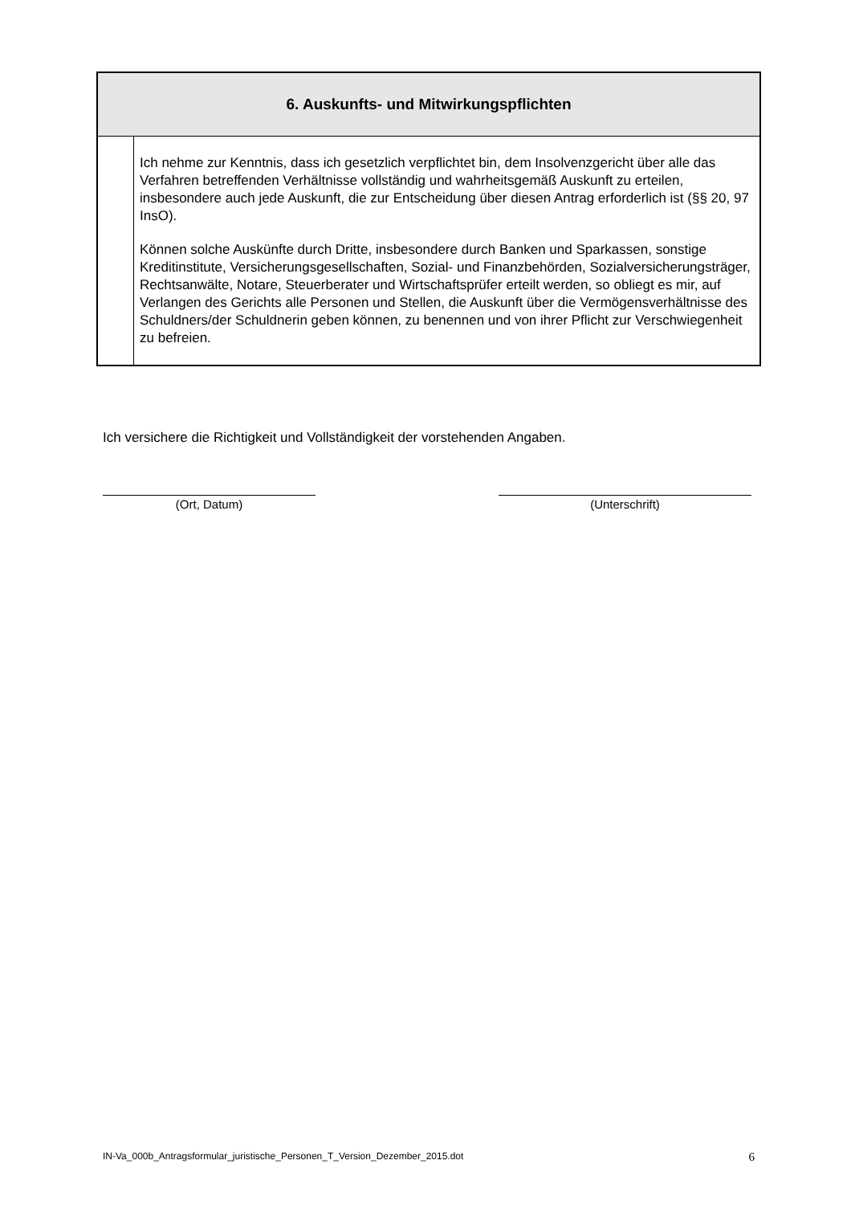| 6. Auskunfts- und Mitwirkungspflichten | |
| --- | --- |
| | Ich nehme zur Kenntnis, dass ich gesetzlich verpflichtet bin, dem Insolvenzgericht über alle das Verfahren betreffenden Verhältnisse vollständig und wahrheitsgemäß Auskunft zu erteilen, insbesondere auch jede Auskunft, die zur Entscheidung über diesen Antrag erforderlich ist (§§ 20, 97 InsO). Können solche Auskünfte durch Dritte, insbesondere durch Banken und Sparkassen, sonstige Kreditinstitute, Versicherungsgesellschaften, Sozial- und Finanzbehörden, Sozialversicherungsträger, Rechtsanwälte, Notare, Steuerberater und Wirtschaftsprüfer erteilt werden, so obliegt es mir, auf Verlangen des Gerichts alle Personen und Stellen, die Auskunft über die Vermögensverhältnisse des Schuldners/der Schuldnerin geben können, zu benennen und von ihrer Pflicht zur Verschwiegenheit zu befreien. |
Ich versichere die Richtigkeit und Vollständigkeit der vorstehenden Angaben.
(Ort, Datum) (Unterschrift)
IN-Va_000b_Antragsformular_juristische_Personen_T_Version_Dezember_2015.dot 6